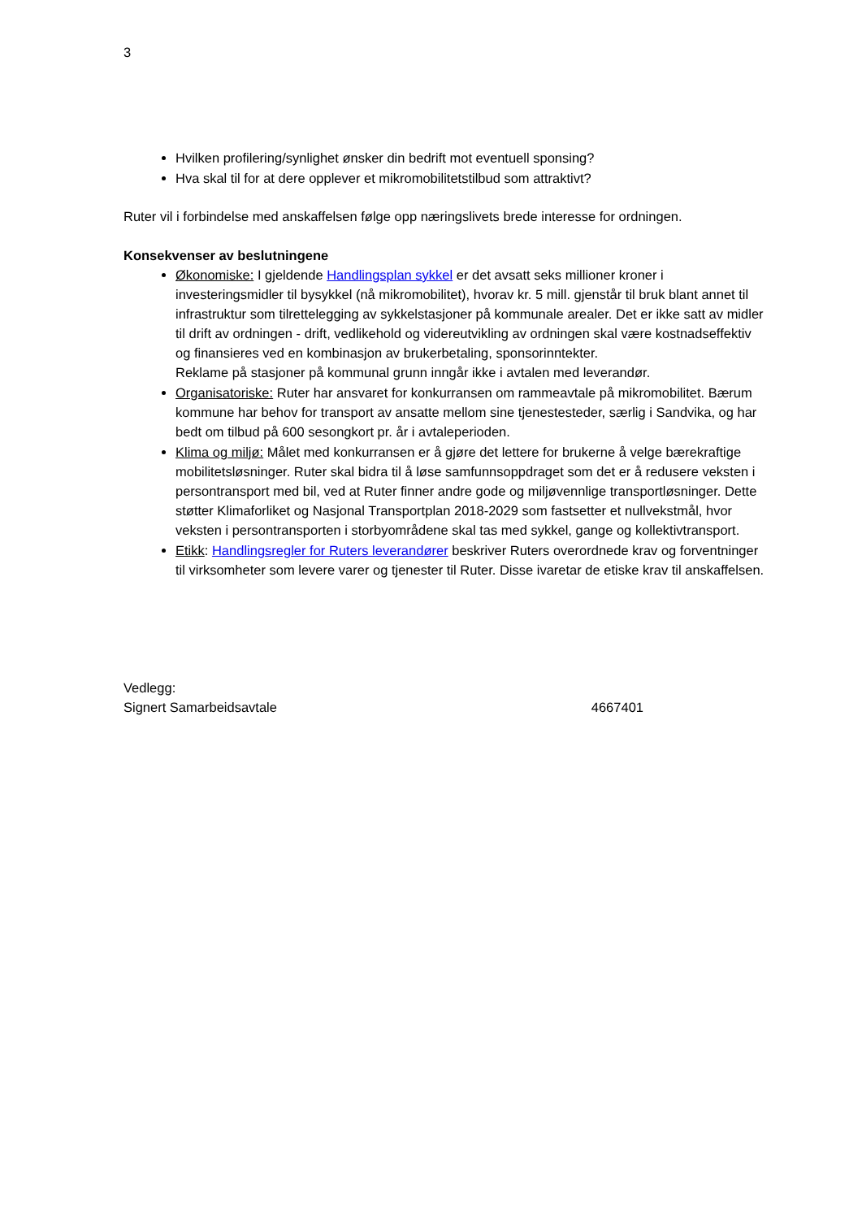3
Hvilken profilering/synlighet ønsker din bedrift mot eventuell sponsing?
Hva skal til for at dere opplever et mikromobilitetstilbud som attraktivt?
Ruter vil i forbindelse med anskaffelsen følge opp næringslivets brede interesse for ordningen.
Konsekvenser av beslutningene
Økonomiske: I gjeldende Handlingsplan sykkel er det avsatt seks millioner kroner i investeringsmidler til bysykkel (nå mikromobilitet), hvorav kr. 5 mill. gjenstår til bruk blant annet til infrastruktur som tilrettelegging av sykkelstasjoner på kommunale arealer. Det er ikke satt av midler til drift av ordningen - drift, vedlikehold og videreutvikling av ordningen skal være kostnadseffektiv og finansieres ved en kombinasjon av brukerbetaling, sponsorinntekter.
Reklame på stasjoner på kommunal grunn inngår ikke i avtalen med leverandør.
Organisatoriske: Ruter har ansvaret for konkurransen om rammeavtale på mikromobilitet. Bærum kommune har behov for transport av ansatte mellom sine tjenestesteder, særlig i Sandvika, og har bedt om tilbud på 600 sesongkort pr. år i avtaleperioden.
Klima og miljø: Målet med konkurransen er å gjøre det lettere for brukerne å velge bærekraftige mobilitetsløsninger. Ruter skal bidra til å løse samfunnsoppdraget som det er å redusere veksten i persontransport med bil, ved at Ruter finner andre gode og miljøvennlige transportløsninger. Dette støtter Klimaforliket og Nasjonal Transportplan 2018-2029 som fastsetter et nullvekstmål, hvor veksten i persontransporten i storbyområdene skal tas med sykkel, gange og kollektivtransport.
Etikk: Handlingsregler for Ruters leverandører beskriver Ruters overordnede krav og forventninger til virksomheter som levere varer og tjenester til Ruter. Disse ivaretar de etiske krav til anskaffelsen.
Vedlegg:
Signert Samarbeidsavtale 4667401